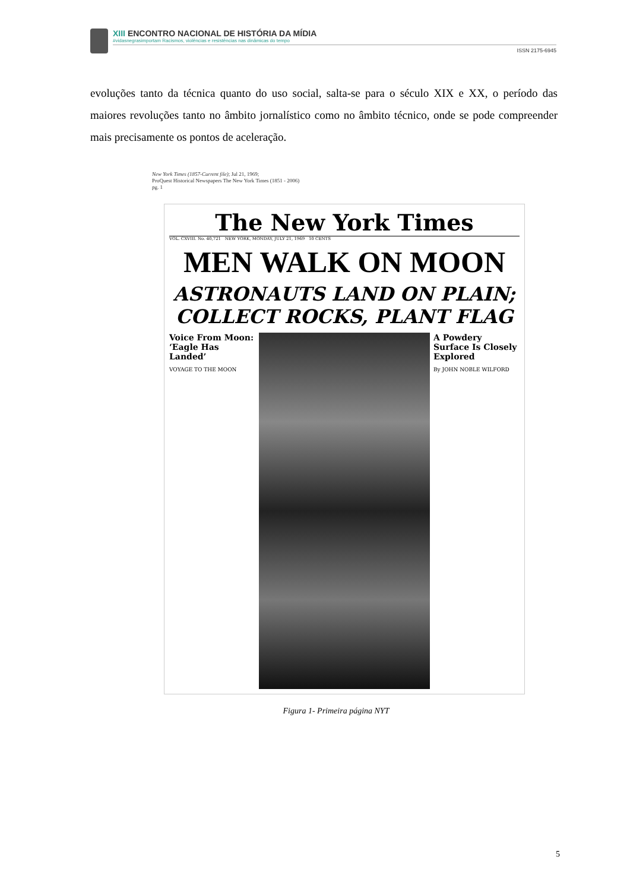XIII ENCONTRO NACIONAL DE HISTÓRIA DA MÍDIA
#vidasnegrasimportam Racismos, violências e resistências nas dinâmicas do tempo
ISSN 2175-6945
evoluções tanto da técnica quanto do uso social, salta-se para o século XIX e XX, o período das maiores revoluções tanto no âmbito jornalístico como no âmbito técnico, onde se pode compreender mais precisamente os pontos de aceleração.
New York Times (1857-Current file); Jul 21, 1969;
ProQuest Historical Newspapers The New York Times (1851 - 2006)
pg. 1
The New York Times
VOL. CXVIII. No. 40,721 NEW YORK, MONDAY, JULY 21, 1969 10 CENTS
MEN WALK ON MOON
ASTRONAUTS LAND ON PLAIN; COLLECT ROCKS, PLANT FLAG
Voice From Moon: ‘Eagle Has Landed’
VOYAGE TO THE MOON
A Powdery Surface Is Closely Explored
By JOHN NOBLE WILFORD
Figura 1- Primeira página NYT
5